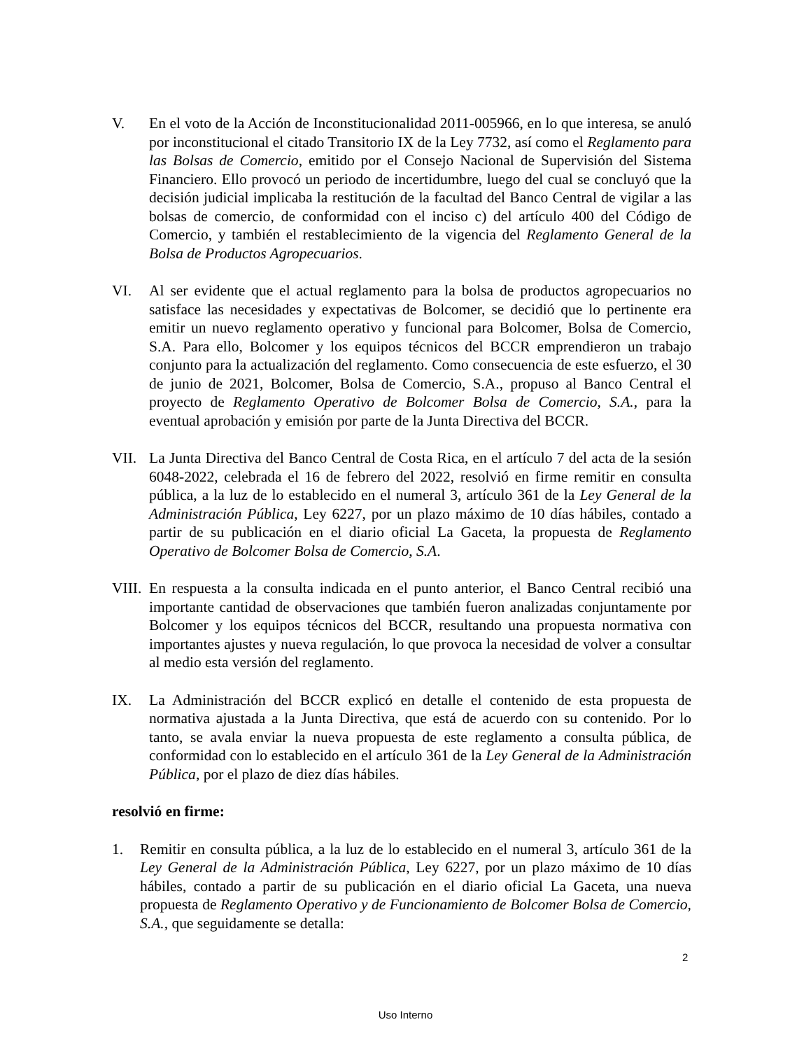V. En el voto de la Acción de Inconstitucionalidad 2011-005966, en lo que interesa, se anuló por inconstitucional el citado Transitorio IX de la Ley 7732, así como el Reglamento para las Bolsas de Comercio, emitido por el Consejo Nacional de Supervisión del Sistema Financiero. Ello provocó un periodo de incertidumbre, luego del cual se concluyó que la decisión judicial implicaba la restitución de la facultad del Banco Central de vigilar a las bolsas de comercio, de conformidad con el inciso c) del artículo 400 del Código de Comercio, y también el restablecimiento de la vigencia del Reglamento General de la Bolsa de Productos Agropecuarios.
VI. Al ser evidente que el actual reglamento para la bolsa de productos agropecuarios no satisface las necesidades y expectativas de Bolcomer, se decidió que lo pertinente era emitir un nuevo reglamento operativo y funcional para Bolcomer, Bolsa de Comercio, S.A. Para ello, Bolcomer y los equipos técnicos del BCCR emprendieron un trabajo conjunto para la actualización del reglamento. Como consecuencia de este esfuerzo, el 30 de junio de 2021, Bolcomer, Bolsa de Comercio, S.A., propuso al Banco Central el proyecto de Reglamento Operativo de Bolcomer Bolsa de Comercio, S.A., para la eventual aprobación y emisión por parte de la Junta Directiva del BCCR.
VII. La Junta Directiva del Banco Central de Costa Rica, en el artículo 7 del acta de la sesión 6048-2022, celebrada el 16 de febrero del 2022, resolvió en firme remitir en consulta pública, a la luz de lo establecido en el numeral 3, artículo 361 de la Ley General de la Administración Pública, Ley 6227, por un plazo máximo de 10 días hábiles, contado a partir de su publicación en el diario oficial La Gaceta, la propuesta de Reglamento Operativo de Bolcomer Bolsa de Comercio, S.A.
VIII.
En respuesta a la consulta indicada en el punto anterior, el Banco Central recibió una importante cantidad de observaciones que también fueron analizadas conjuntamente por Bolcomer y los equipos técnicos del BCCR, resultando una propuesta normativa con importantes ajustes y nueva regulación, lo que provoca la necesidad de volver a consultar al medio esta versión del reglamento.
IX. La Administración del BCCR explicó en detalle el contenido de esta propuesta de normativa ajustada a la Junta Directiva, que está de acuerdo con su contenido. Por lo tanto, se avala enviar la nueva propuesta de este reglamento a consulta pública, de conformidad con lo establecido en el artículo 361 de la Ley General de la Administración Pública, por el plazo de diez días hábiles.
resolvió en firme:
1. Remitir en consulta pública, a la luz de lo establecido en el numeral 3, artículo 361 de la Ley General de la Administración Pública, Ley 6227, por un plazo máximo de 10 días hábiles, contado a partir de su publicación en el diario oficial La Gaceta, una nueva propuesta de Reglamento Operativo y de Funcionamiento de Bolcomer Bolsa de Comercio, S.A., que seguidamente se detalla:
2
Uso Interno